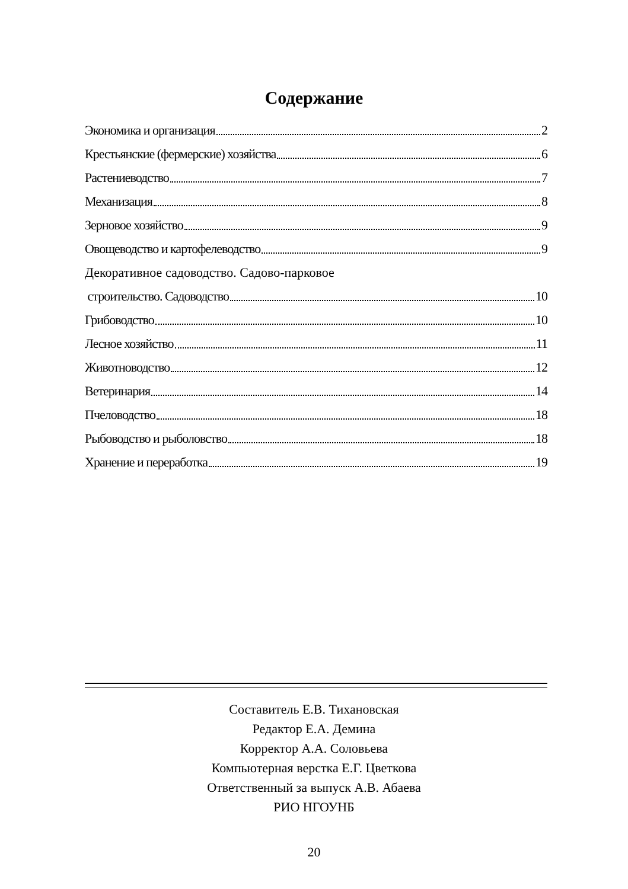Содержание
Экономика и организация 2
Крестьянские (фермерские) хозяйства 6
Растениеводство 7
Механизация 8
Зерновое хозяйство 9
Овощеводство и картофелеводство 9
Декоративное садоводство. Садово-парковое
строительство. Садоводство 10
Грибоводство 10
Лесное хозяйство 11
Животноводство 12
Ветеринария 14
Пчеловодство 18
Рыбоводство и рыболовство 18
Хранение и переработка 19
Составитель Е.В. Тихановская
Редактор Е.А. Демина
Корректор А.А. Соловьева
Компьютерная верстка Е.Г. Цветкова
Ответственный за выпуск А.В. Абаева
РИО НГОУНБ
20